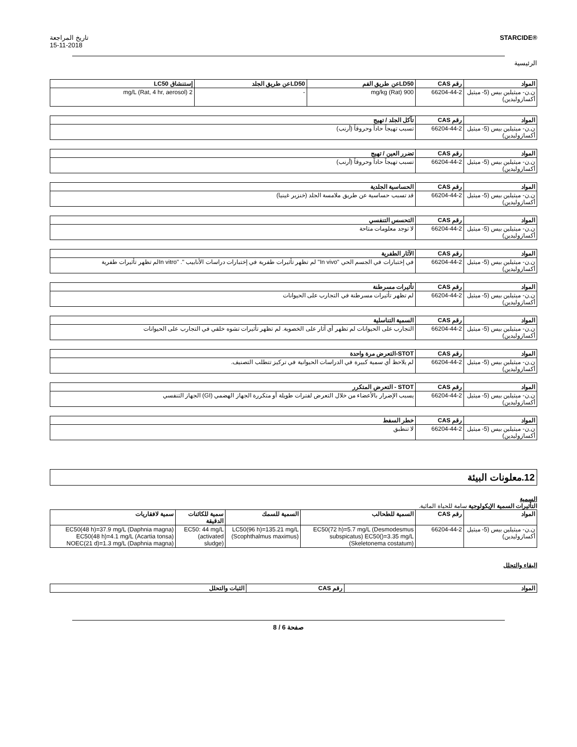تاريخ المراجعة
15-11-2018
STARCIDE®
الرئيسية
| المواد | رقم CAS | LD50عن طريق الفم | LD50عن طريق الجلد | إستنشاق LC50 |
| --- | --- | --- | --- | --- |
| ن,ن- ميثيلين بيس (5- ميثيل أكسازوليدين) | 66204-44-2 | 900 mg/kg (Rat) | - | 2 mg/L (Rat, 4 hr, aerosol) |
| المواد | رقم CAS | تآكل الجلد / تهيج |
| --- | --- | --- |
| ن,ن- ميثيلين بيس (5- ميثيل أكسازوليدين) | 66204-44-2 | تسبب تهيجاً حاداً وحروقاً (أرنب) |
| المواد | رقم CAS | تضرر العين / تهيج |
| --- | --- | --- |
| ن,ن- ميثيلين بيس (5- ميثيل أكسازوليدين) | 66204-44-2 | تسبب تهيجاً حاداً وحروقاً (أرنب) |
| المواد | رقم CAS | الحساسية الجلدية |
| --- | --- | --- |
| ن,ن- ميثيلين بيس (5- ميثيل أكسازوليدين) | 66204-44-2 | قد تسبب حساسية عن طريق ملامسة الجلد (خنزير غينيا) |
| المواد | رقم CAS | التحسس التنفسي |
| --- | --- | --- |
| ن,ن- ميثيلين بيس (5- ميثيل أكسازوليدين) | 66204-44-2 | لا توجد معلومات متاحة |
| المواد | رقم CAS | الآثار الطفرية |
| --- | --- | --- |
| ن,ن- ميثيلين بيس (5- ميثيل أكسازوليدين) | 66204-44-2 | في إختبارات في الجسم الحي "In vivo" لم تظهر تأثيرات طفرية في إختبارات دراسات الأنابيب ". "In vitroلم تظهر تأثيرات طفرية |
| المواد | رقم CAS | تأثيرات مسرطنة |
| --- | --- | --- |
| ن,ن- ميثيلين بيس (5- ميثيل أكسازوليدين) | 66204-44-2 | لم تظهر تأثيرات مسرطنة في التجارب على الحيوانات |
| المواد | رقم CAS | السمية التناسلية |
| --- | --- | --- |
| ن,ن- ميثيلين بيس (5- ميثيل أكسازوليدين) | 66204-44-2 | التجارب على الحيوانات لم تظهر أي آثار على الخصوبة. لم تظهر تأثيرات تشوه خلقي في التجارب على الحيوانات |
| المواد | رقم CAS | STOT-التعرض مرة واحدة |
| --- | --- | --- |
| ن,ن- ميثيلين بيس (5- ميثيل أكسازوليدين) | 66204-44-2 | لم يلاحظ أي سمية كبيرة في الدراسات الحيوانية في تركيز تتطلب التصنيف. |
| المواد | رقم CAS | STOT - التعرض المتكرر |
| --- | --- | --- |
| ن,ن- ميثيلين بيس (5- ميثيل أكسازوليدين) | 66204-44-2 | يسبب الإضرار بالأعضاء من خلال التعرض لفترات طويلة أو متكررة الجهاز الهضمي (GI) الجهاز التنفسي |
| المواد | رقم CAS | خطر السفط |
| --- | --- | --- |
| ن,ن- ميثيلين بيس (5- ميثيل أكسازوليدين) | 66204-44-2 | لا تنطبق |
12.معلونات البيئة
السمية
التأثيرات السمية الإيكولوجية سامة للحياة المائية.
| المواد | رقم CAS | السمية للطحالب | السمية للسمك | سمية للكائنات الدقيقة | سمية لافقاريات |
| --- | --- | --- | --- | --- | --- |
| ن,ن- ميثيلين بيس (5- ميثيل أكسازوليدين) | 66204-44-2 | EC50(72 h)=5.7 mg/L (Desmodesmus subspicatus) EC50()=3.35 mg/L (Skeletonema costatum) | LC50(96 h)=135.21 mg/L (Scophthalmus maximus) | EC50: 44 mg/L (activated sludge) | EC50(48 h)=37.9 mg/L (Daphnia magna) EC50(48 h)=4.1 mg/L (Acartia tonsa) NOEC(21 d)=1.3 mg/L (Daphnia magna) |
البقاء والتحلل
| المواد | رقم CAS | الثبات والتحلل |
| --- | --- | --- |
صفحة 6 / 8